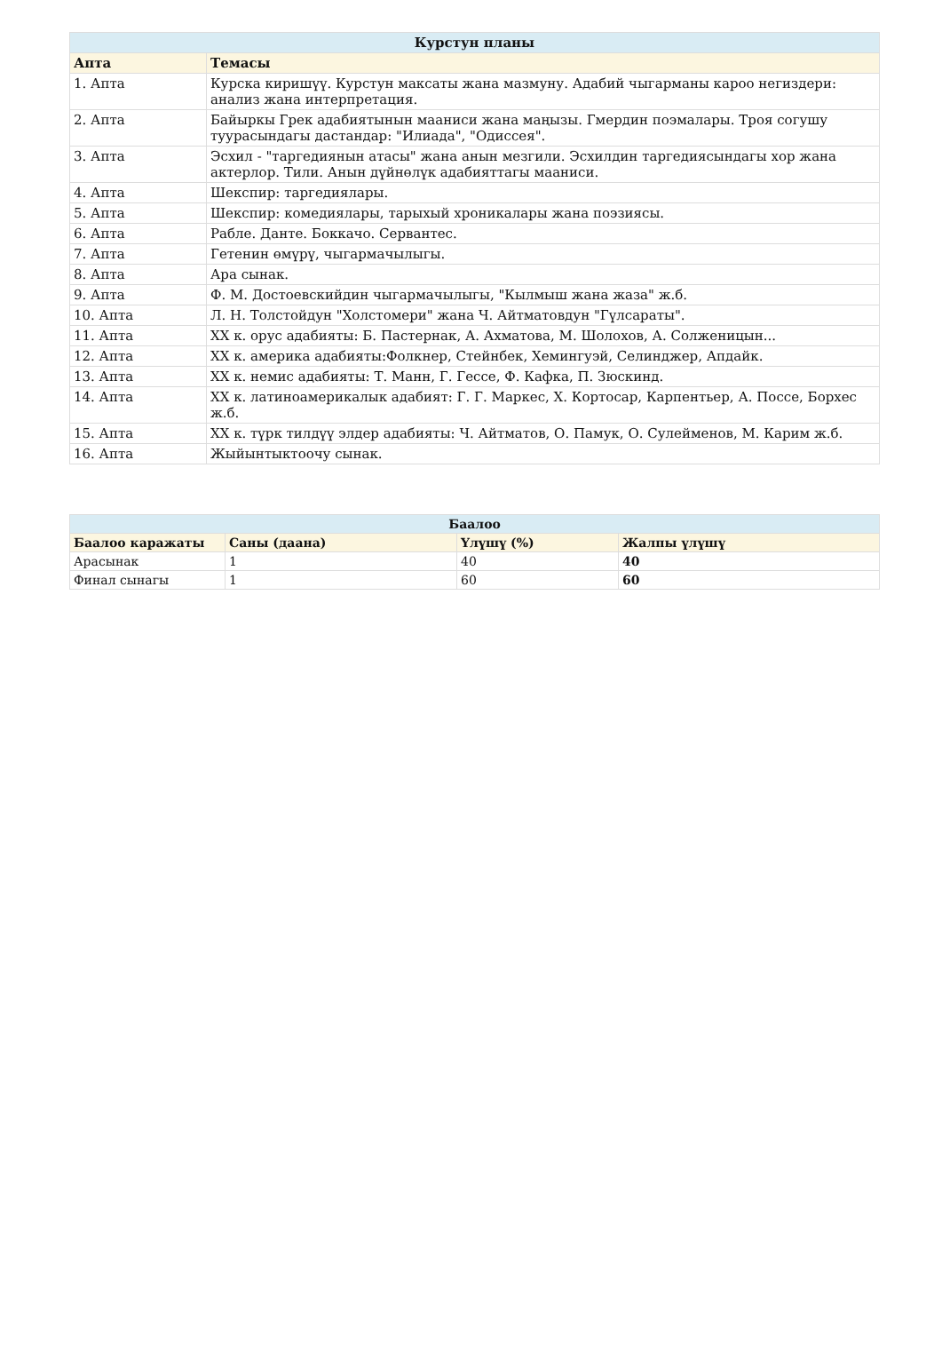| Курстун планы | |
| --- | --- |
| Апта | Темасы |
| 1. Апта | Курска киришүү. Курстун максаты жана мазмуну. Адабий чыгарманы кароо негиздери: анализ жана интерпретация. |
| 2. Апта | Байыркы Грек адабиятынын мааниси жана маңызы. Гмердин поэмалары. Троя согушу туурасындагы дастандар: "Илиада", "Одиссея". |
| 3. Апта | Эсхил - "таргедиянын атасы" жана анын мезгили. Эсхилдин таргедиясындагы хор жана актерлор. Тили. Анын дүйнөлүк адабияттагы мааниси. |
| 4. Апта | Шекспир: таргедиялары. |
| 5. Апта | Шекспир: комедиялары, тарыхый хроникалары жана поэзиясы. |
| 6. Апта | Рабле. Данте. Боккачо. Сервантес. |
| 7. Апта | Гетенин өмүрү, чыгармачылыгы. |
| 8. Апта | Ара сынак. |
| 9. Апта | Ф. М. Достоевскийдин чыгармачылыгы, "Кылмыш жана жаза" ж.б. |
| 10. Апта | Л. Н. Толстойдун "Холстомери" жана Ч. Айтматовдун "Гүлсараты". |
| 11. Апта | XX к. орус адабияты: Б. Пастернак, А. Ахматова, М. Шолохов, А. Солженицын... |
| 12. Апта | XX к. америка адабияты:Фолкнер, Стейнбек, Хемингуэй, Селинджер, Апдайк. |
| 13. Апта | XX к. немис адабияты: Т. Манн, Г. Гессе, Ф. Кафка, П. Зюскинд. |
| 14. Апта | XX к. латиноамерикалык адабият: Г. Г. Маркес, Х. Кортосар, Карпентьер, А. Поссе, Борхес ж.б. |
| 15. Апта | XX к. түрк тилдүү элдер адабияты: Ч. Айтматов, О. Памук, О. Сулейменов, М. Карим ж.б. |
| 16. Апта | Жыйынтыктоочу сынак. |
| Баалоо | | | |
| --- | --- | --- | --- |
| Баалоо каражаты | Саны (даана) | Үлүшү (%) | Жалпы үлүшү |
| Арасынак | 1 | 40 | 40 |
| Финал сынагы | 1 | 60 | 60 |